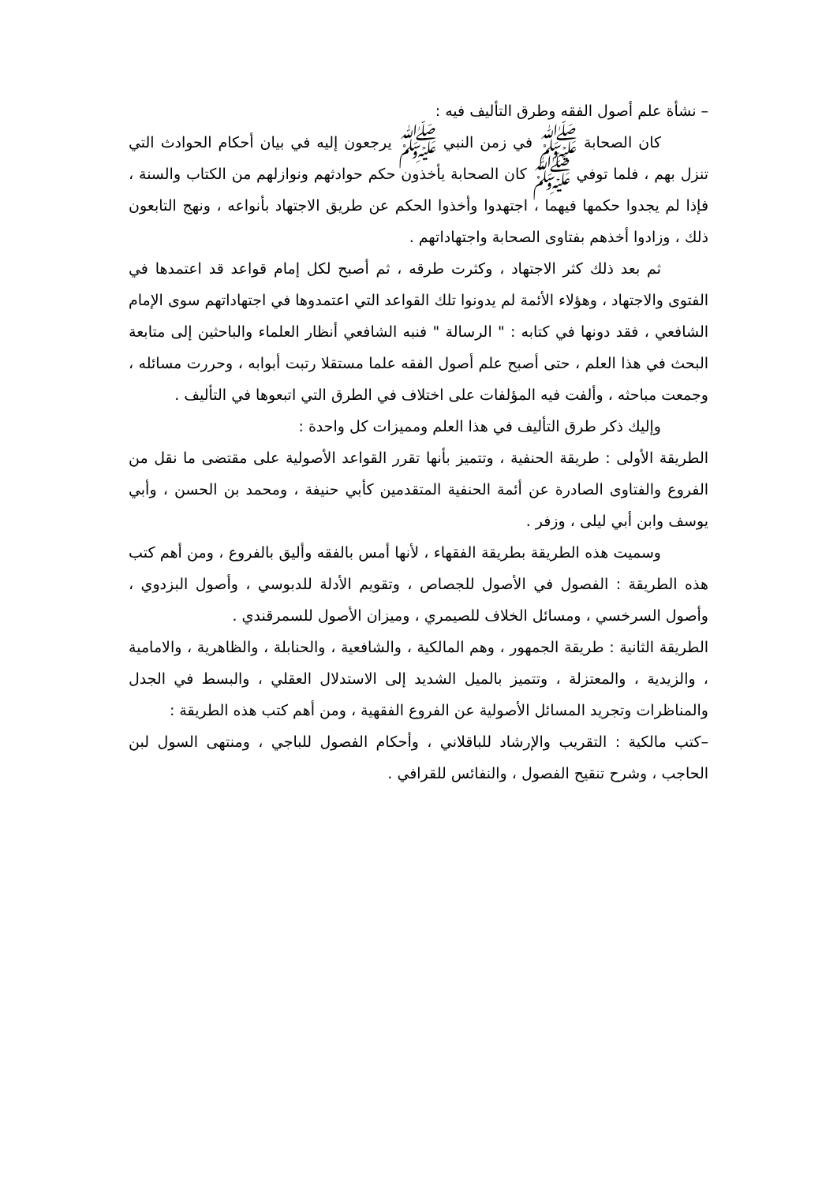– نشأة علم أصول الفقه وطرق التأليف فيه :
كان الصحابة ﷺ في زمن النبي ﷺ يرجعون إليه في بيان أحكام الحوادث التي تنزل بهم ، فلما توفي ﷺ كان الصحابة يأخذون حكم حوادثهم ونوازلهم من الكتاب والسنة ، فإذا لم يجدوا حكمها فيهما ، اجتهدوا وأخذوا الحكم عن طريق الاجتهاد بأنواعه ، ونهج التابعون ذلك ، وزادوا أخذهم بفتاوى الصحابة واجتهاداتهم .
ثم بعد ذلك كثر الاجتهاد ، وكثرت طرقه ، ثم أصبح لكل إمام قواعد قد اعتمدها في الفتوى والاجتهاد ، وهؤلاء الأئمة لم يدونوا تلك القواعد التي اعتمدوها في اجتهاداتهم سوى الإمام الشافعي ، فقد دونها في كتابه : " الرسالة " فنبه الشافعي أنظار العلماء والباحثين إلى متابعة البحث في هذا العلم ، حتى أصبح علم أصول الفقه علما مستقلا رتبت أبوابه ، وحررت مسائله ، وجمعت مباحثه ، وألفت فيه المؤلفات على اختلاف في الطرق التي اتبعوها في التأليف .
وإليك ذكر طرق التأليف في هذا العلم ومميزات كل واحدة :
الطريقة الأولى : طريقة الحنفية ، وتتميز بأنها تقرر القواعد الأصولية على مقتضى ما نقل من الفروع والفتاوى الصادرة عن أئمة الحنفية المتقدمين كأبي حنيفة ، ومحمد بن الحسن ، وأبي يوسف وابن أبي ليلى ، وزفر .
وسميت هذه الطريقة بطريقة الفقهاء ، لأنها أمس بالفقه وأليق بالفروع ، ومن أهم كتب هذه الطريقة : الفصول في الأصول للجصاص ، وتقويم الأدلة للدبوسي ، وأصول البزدوي ، وأصول السرخسي ، ومسائل الخلاف للصيمري ، وميزان الأصول للسمرقندي .
الطريقة الثانية : طريقة الجمهور ، وهم المالكية ، والشافعية ، والحنابلة ، والظاهرية ، والامامية ، والزيدية ، والمعتزلة ، وتتميز بالميل الشديد إلى الاستدلال العقلي ، والبسط في الجدل والمناظرات وتجريد المسائل الأصولية عن الفروع الفقهية ، ومن أهم كتب هذه الطريقة :
–كتب مالكية : التقريب والإرشاد للباقلاني ، وأحكام الفصول للباجي ، ومنتهى السول لبن الحاجب ، وشرح تنقيح الفصول ، والنفائس للقرافي .